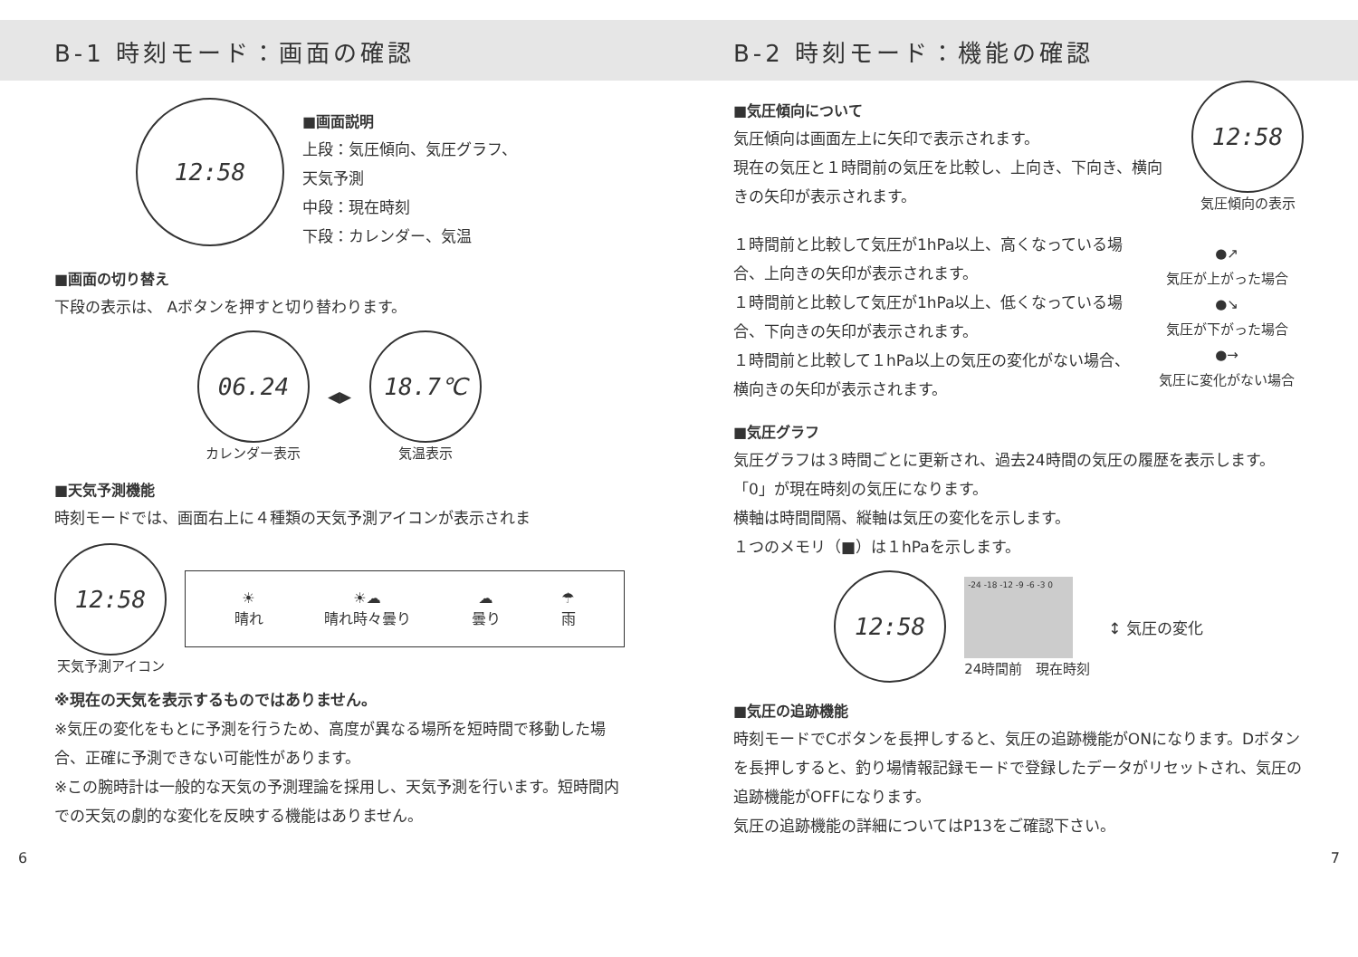B-1 時刻モード：画面の確認
12:58
■画面説明
上段：気圧傾向、気圧グラフ、
天気予測
中段：現在時刻
下段：カレンダー、気温
■画面の切り替え
下段の表示は、 Aボタンを押すと切り替わります。
06.24
カレンダー表示
◀▶
18.7℃
気温表示
■天気予測機能
時刻モードでは、画面右上に４種類の天気予測アイコンが表示されま
12:58
天気予測アイコン
☀
晴れ
☀☁
晴れ時々曇り
☁
曇り
☂
雨
※現在の天気を表示するものではありません。
※気圧の変化をもとに予測を行うため、高度が異なる場所を短時間で移動した場合、正確に予測できない可能性があります。
※この腕時計は一般的な天気の予測理論を採用し、天気予測を行います。短時間内での天気の劇的な変化を反映する機能はありません。
B-2 時刻モード：機能の確認
■気圧傾向について
気圧傾向は画面左上に矢印で表示されます。
現在の気圧と１時間前の気圧を比較し、上向き、下向き、横向きの矢印が表示されます。
12:58
気圧傾向の表示
１時間前と比較して気圧が1hPa以上、高くなっている場合、上向きの矢印が表示されます。
１時間前と比較して気圧が1hPa以上、低くなっている場合、下向きの矢印が表示されます。
１時間前と比較して１hPa以上の気圧の変化がない場合、横向きの矢印が表示されます。
●↗
気圧が上がった場合
●↘
気圧が下がった場合
●→
気圧に変化がない場合
■気圧グラフ
気圧グラフは３時間ごとに更新され、過去24時間の気圧の履歴を表示します。「0」が現在時刻の気圧になります。
横軸は時間間隔、縦軸は気圧の変化を示します。
１つのメモリ（■）は１hPaを示します。
12:58
-24 -18 -12 -9 -6 -3 0
24時間前　現在時刻
↕ 気圧の変化
■気圧の追跡機能
時刻モードでCボタンを長押しすると、気圧の追跡機能がONになります。Dボタンを長押しすると、釣り場情報記録モードで登録したデータがリセットされ、気圧の追跡機能がOFFになります。
気圧の追跡機能の詳細についてはP13をご確認下さい。
6 7